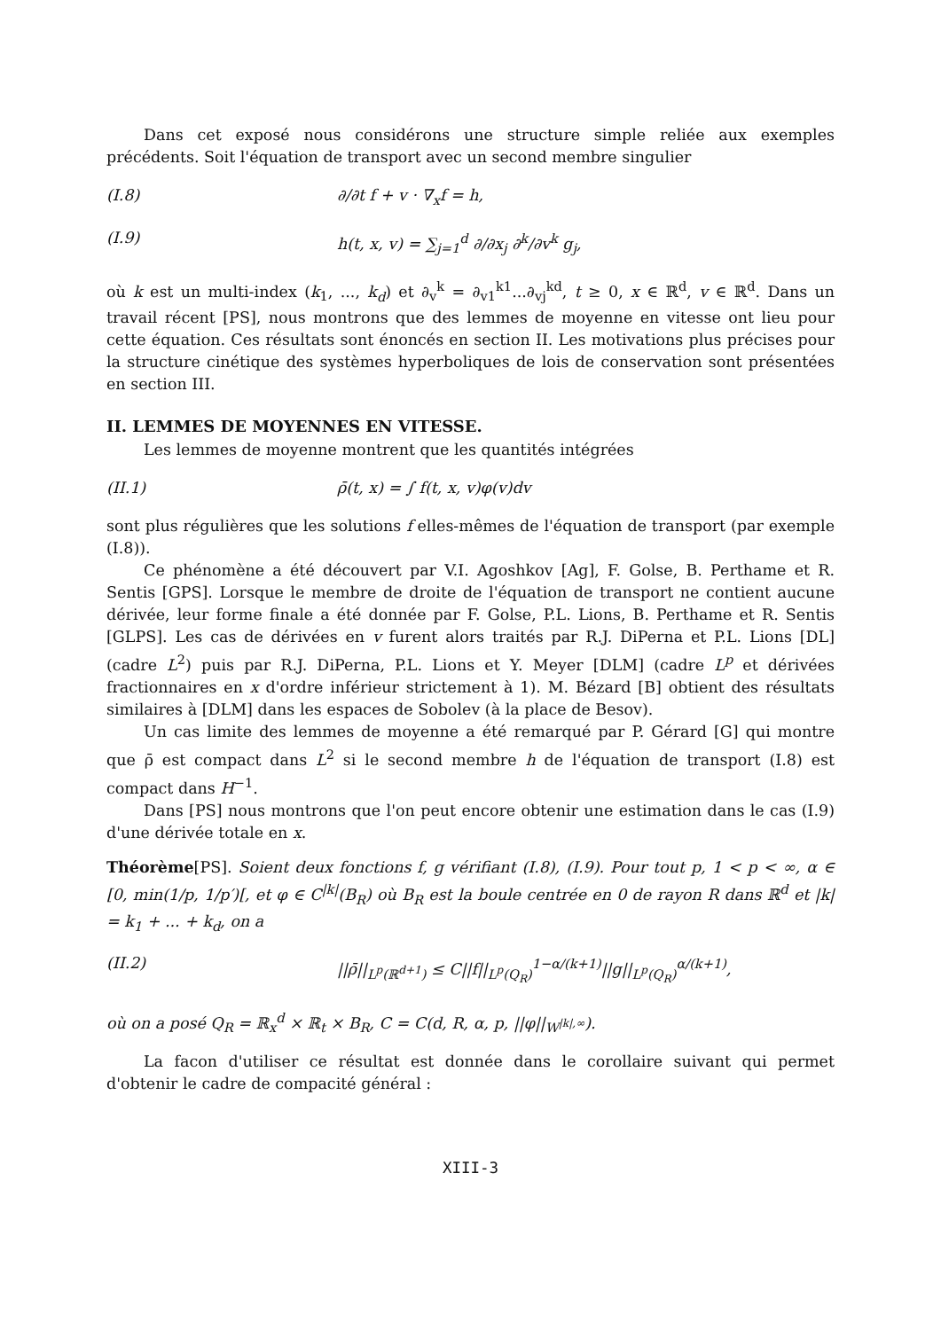Dans cet exposé nous considérons une structure simple reliée aux exemples précédents. Soit l'équation de transport avec un second membre singulier
(I.8) ∂/∂t f + v · ∇<sub>x</sub>f = h,
(I.9) h(t, x, v) = ∑<sub>j=1</sub><sup>d</sup> ∂/∂x<sub>j</sub> ∂<sup>k</sup>/∂v<sup>k</sup> g<sub>j</sub>,
où k est un multi-index (k<sub>1</sub>, ..., k<sub>d</sub>) et ∂<sub>v</sub><sup>k</sup> = ∂<sub>v1</sub><sup>k1</sup>...∂<sub>vj</sub><sup>kd</sup>, t ≥ 0, x ∈ ℝ<sup>d</sup>, v ∈ ℝ<sup>d</sup>. Dans un travail récent [PS], nous montrons que des lemmes de moyenne en vitesse ont lieu pour cette équation. Ces résultats sont énoncés en section II. Les motivations plus précises pour la structure cinétique des systèmes hyperboliques de lois de conservation sont présentées en section III.
II. LEMMES DE MOYENNES EN VITESSE.
Les lemmes de moyenne montrent que les quantités intégrées
(II.1) ρ̄(t, x) = ∫ f(t, x, v)φ(v)dv
sont plus régulières que les solutions f elles-mêmes de l'équation de transport (par exemple (I.8)).
Ce phénomène a été découvert par V.I. Agoshkov [Ag], F. Golse, B. Perthame et R. Sentis [GPS]. Lorsque le membre de droite de l'équation de transport ne contient aucune dérivée, leur forme finale a été donnée par F. Golse, P.L. Lions, B. Perthame et R. Sentis [GLPS]. Les cas de dérivées en v furent alors traités par R.J. DiPerna et P.L. Lions [DL] (cadre L<sup>2</sup>) puis par R.J. DiPerna, P.L. Lions et Y. Meyer [DLM] (cadre L<sup>p</sup> et dérivées fractionnaires en x d'ordre inférieur strictement à 1). M. Bézard [B] obtient des résultats similaires à [DLM] dans les espaces de Sobolev (à la place de Besov).
Un cas limite des lemmes de moyenne a été remarqué par P. Gérard [G] qui montre que ρ̄ est compact dans L<sup>2</sup> si le second membre h de l'équation de transport (I.8) est compact dans H<sup>−1</sup>.
Dans [PS] nous montrons que l'on peut encore obtenir une estimation dans le cas (I.9) d'une dérivée totale en x.
Théorème[PS]. Soient deux fonctions f, g vérifiant (I.8), (I.9). Pour tout p, 1 < p < ∞, α ∈ [0, min(1/p, 1/p′)[, et φ ∈ C<sup>|k|</sup>(B<sub>R</sub>) où B<sub>R</sub> est la boule centrée en 0 de rayon R dans ℝ<sup>d</sup> et |k| = k<sub>1</sub> + ... + k<sub>d</sub>, on a
(II.2) ||ρ̄||<sub>L<sup>p</sup>(ℝ<sup>d+1</sup>)</sub> ≤ C||f||<sub>L<sup>p</sup>(Q<sub>R</sub>)</sub><sup>1−α/(k+1)</sup>||g||<sub>L<sup>p</sup>(Q<sub>R</sub>)</sub><sup>α/(k+1)</sup>,
où on a posé Q<sub>R</sub> = ℝ<sub>x</sub><sup>d</sup> × ℝ<sub>t</sub> × B<sub>R</sub>, C = C(d, R, α, p, ||φ||<sub>W<sup>|k|,∞</sup></sub>).
La facon d'utiliser ce résultat est donnée dans le corollaire suivant qui permet d'obtenir le cadre de compacité général :
XIII-3